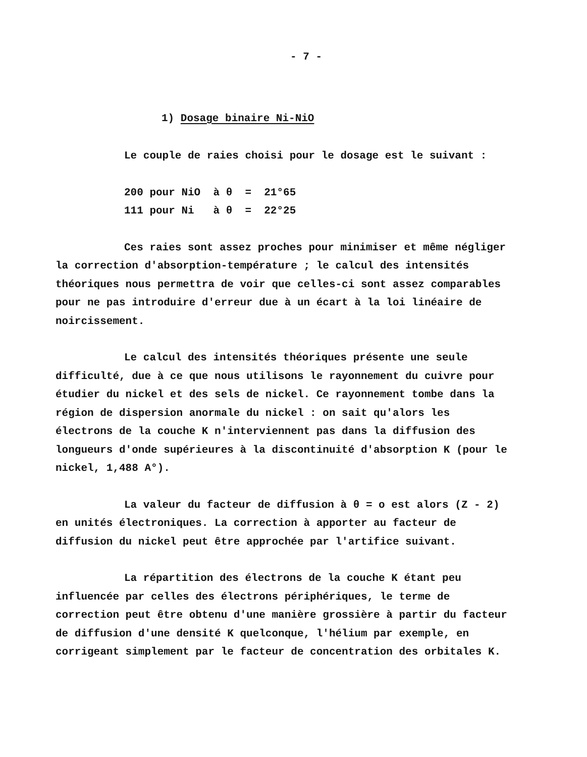- 7 -
1) Dosage binaire Ni-NiO
Le couple de raies choisi pour le dosage est le suivant :
200 pour NiO à θ = 21°65
111 pour Ni à θ = 22°25
Ces raies sont assez proches pour minimiser et même négliger la correction d'absorption-température ; le calcul des intensités théoriques nous permettra de voir que celles-ci sont assez comparables pour ne pas introduire d'erreur due à un écart à la loi linéaire de noircissement.
Le calcul des intensités théoriques présente une seule difficulté, due à ce que nous utilisons le rayonnement du cuivre pour étudier du nickel et des sels de nickel. Ce rayonnement tombe dans la région de dispersion anormale du nickel : on sait qu'alors les électrons de la couche K n'interviennent pas dans la diffusion des longueurs d'onde supérieures à la discontinuité d'absorption K (pour le nickel, 1,488 A°).
La valeur du facteur de diffusion à θ = o est alors (Z - 2) en unités électroniques. La correction à apporter au facteur de diffusion du nickel peut être approchée par l'artifice suivant.
La répartition des électrons de la couche K étant peu influencée par celles des électrons périphériques, le terme de correction peut être obtenu d'une manière grossière à partir du facteur de diffusion d'une densité K quelconque, l'hélium par exemple, en corrigeant simplement par le facteur de concentration des orbitales K.